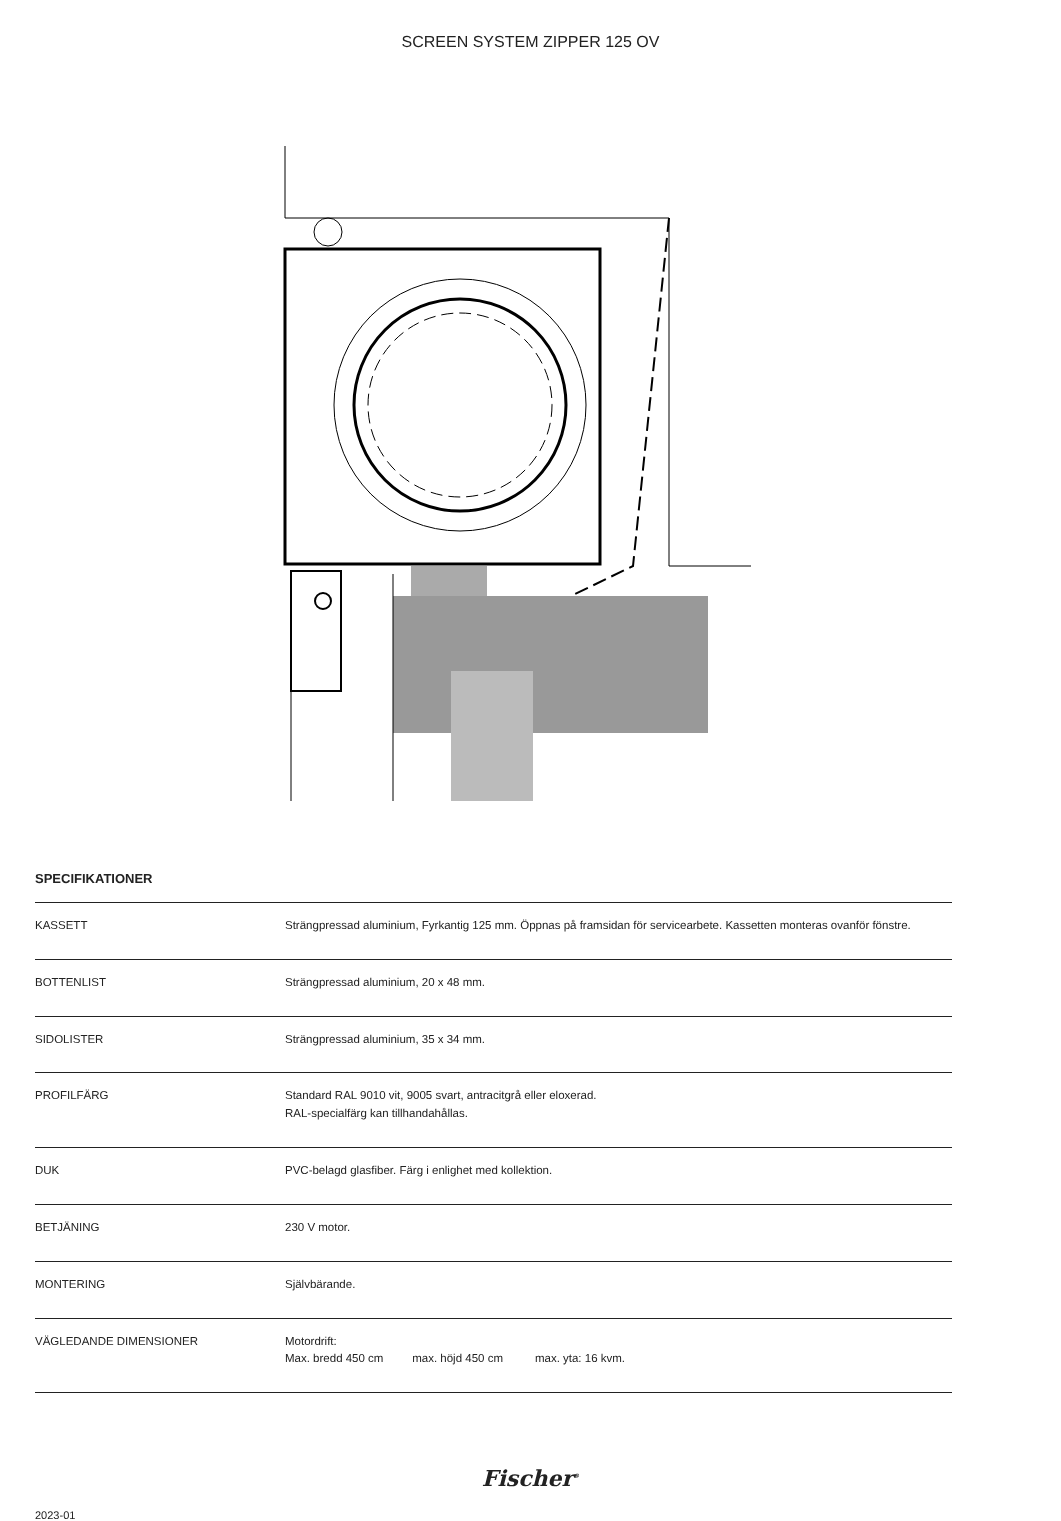SCREEN SYSTEM ZIPPER 125 OV
SPECIFIKATIONER
| KASSETT | Strängpressad aluminium, Fyrkantig 125 mm. Öppnas på framsidan för servicearbete. Kassetten monteras ovanför fönstre. |
| BOTTENLIST | Strängpressad aluminium, 20 x 48 mm. |
| SIDOLISTER | Strängpressad aluminium, 35 x 34 mm. |
| PROFILFÄRG | Standard RAL 9010 vit, 9005 svart, antracitgrå eller eloxerad. RAL-specialfärg kan tillhandahållas. |
| DUK | PVC-belagd glasfiber. Färg i enlighet med kollektion. |
| BETJÄNING | 230 V motor. |
| MONTERING | Självbärande. |
| VÄGLEDANDE DIMENSIONER | Motordrift: Max. bredd 450 cm max. höjd 450 cm max. yta: 16 kvm. |
Fischer<sup>®</sup>
2023-01